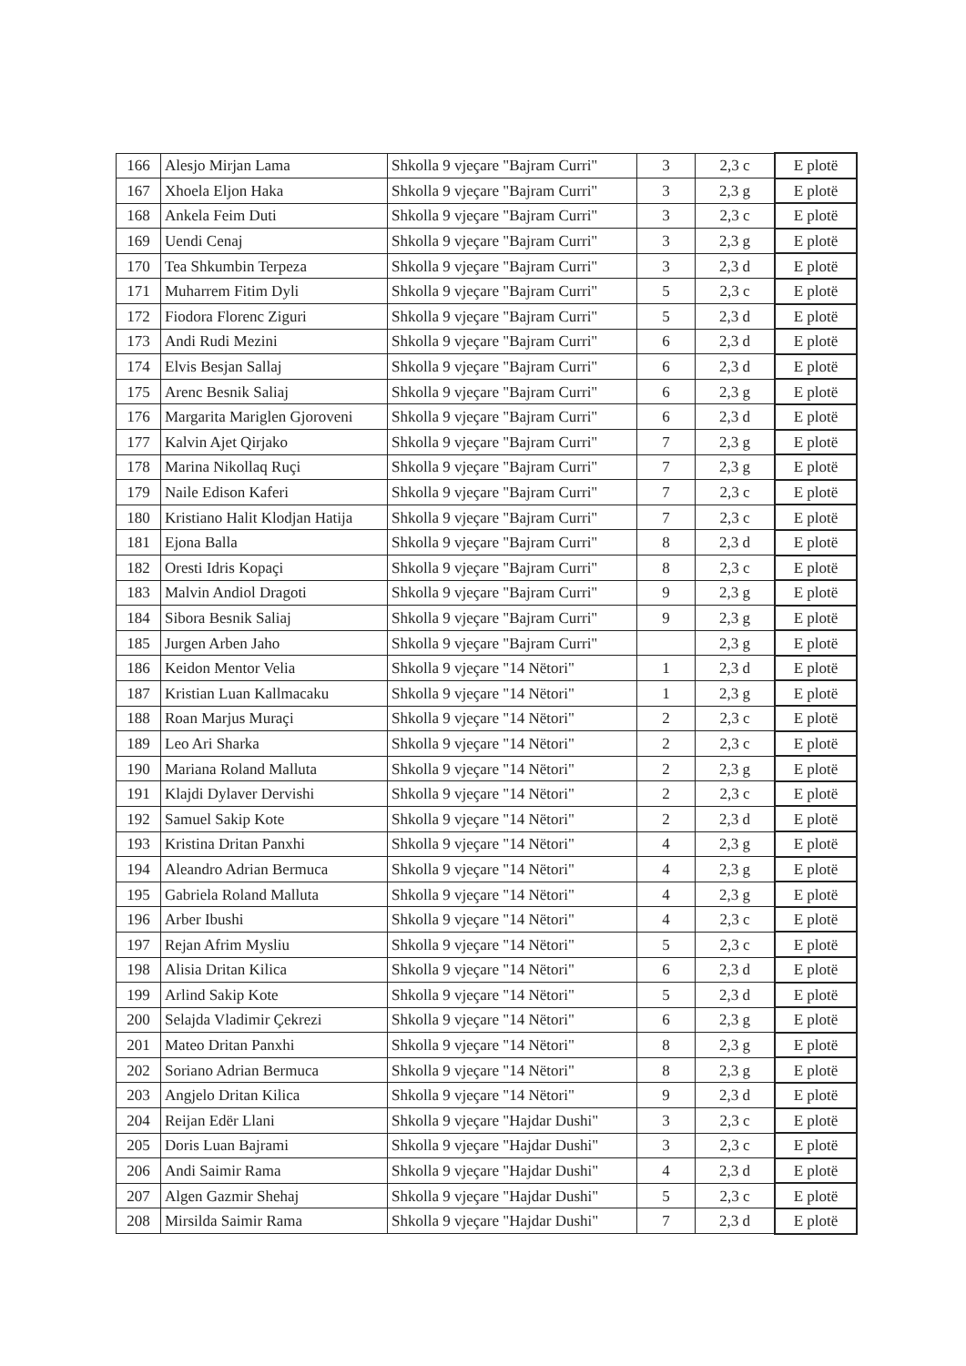| 166 | Alesjo Mirjan Lama | Shkolla 9 vjeçare "Bajram Curri" | 3 | 2,3 c | E plotë |
| 167 | Xhoela Eljon Haka | Shkolla 9 vjeçare "Bajram Curri" | 3 | 2,3 g | E plotë |
| 168 | Ankela Feim Duti | Shkolla 9 vjeçare "Bajram Curri" | 3 | 2,3 c | E plotë |
| 169 | Uendi Cenaj | Shkolla 9 vjeçare "Bajram Curri" | 3 | 2,3 g | E plotë |
| 170 | Tea Shkumbin Terpeza | Shkolla 9 vjeçare "Bajram Curri" | 3 | 2,3 d | E plotë |
| 171 | Muharrem Fitim Dyli | Shkolla 9 vjeçare "Bajram Curri" | 5 | 2,3 c | E plotë |
| 172 | Fiodora Florenc Ziguri | Shkolla 9 vjeçare "Bajram Curri" | 5 | 2,3 d | E plotë |
| 173 | Andi Rudi Mezini | Shkolla 9 vjeçare "Bajram Curri" | 6 | 2,3 d | E plotë |
| 174 | Elvis Besjan Sallaj | Shkolla 9 vjeçare "Bajram Curri" | 6 | 2,3 d | E plotë |
| 175 | Arenc Besnik Saliaj | Shkolla 9 vjeçare "Bajram Curri" | 6 | 2,3 g | E plotë |
| 176 | Margarita Mariglen Gjoroveni | Shkolla 9 vjeçare "Bajram Curri" | 6 | 2,3 d | E plotë |
| 177 | Kalvin Ajet Qirjako | Shkolla 9 vjeçare "Bajram Curri" | 7 | 2,3 g | E plotë |
| 178 | Marina Nikollaq Ruçi | Shkolla 9 vjeçare "Bajram Curri" | 7 | 2,3 g | E plotë |
| 179 | Naile Edison Kaferi | Shkolla 9 vjeçare "Bajram Curri" | 7 | 2,3 c | E plotë |
| 180 | Kristiano Halit Klodjan Hatija | Shkolla 9 vjeçare "Bajram Curri" | 7 | 2,3 c | E plotë |
| 181 | Ejona Balla | Shkolla 9 vjeçare "Bajram Curri" | 8 | 2,3 d | E plotë |
| 182 | Oresti Idris Kopaçi | Shkolla 9 vjeçare "Bajram Curri" | 8 | 2,3 c | E plotë |
| 183 | Malvin Andiol Dragoti | Shkolla 9 vjeçare "Bajram Curri" | 9 | 2,3 g | E plotë |
| 184 | Sibora Besnik Saliaj | Shkolla 9 vjeçare "Bajram Curri" | 9 | 2,3 g | E plotë |
| 185 | Jurgen Arben Jaho | Shkolla 9 vjeçare "Bajram Curri" | | 2,3 g | E plotë |
| 186 | Keidon Mentor Velia | Shkolla 9 vjeçare "14 Nëtori" | 1 | 2,3 d | E plotë |
| 187 | Kristian Luan Kallmacaku | Shkolla 9 vjeçare "14 Nëtori" | 1 | 2,3 g | E plotë |
| 188 | Roan Marjus Muraçi | Shkolla 9 vjeçare "14 Nëtori" | 2 | 2,3 c | E plotë |
| 189 | Leo Ari Sharka | Shkolla 9 vjeçare "14 Nëtori" | 2 | 2,3 c | E plotë |
| 190 | Mariana Roland Malluta | Shkolla 9 vjeçare "14 Nëtori" | 2 | 2,3 g | E plotë |
| 191 | Klajdi Dylaver Dervishi | Shkolla 9 vjeçare "14 Nëtori" | 2 | 2,3 c | E plotë |
| 192 | Samuel Sakip Kote | Shkolla 9 vjeçare "14 Nëtori" | 2 | 2,3 d | E plotë |
| 193 | Kristina Dritan Panxhi | Shkolla 9 vjeçare "14 Nëtori" | 4 | 2,3 g | E plotë |
| 194 | Aleandro Adrian Bermuca | Shkolla 9 vjeçare "14 Nëtori" | 4 | 2,3 g | E plotë |
| 195 | Gabriela Roland Malluta | Shkolla 9 vjeçare "14 Nëtori" | 4 | 2,3 g | E plotë |
| 196 | Arber Ibushi | Shkolla 9 vjeçare "14 Nëtori" | 4 | 2,3 c | E plotë |
| 197 | Rejan Afrim Mysliu | Shkolla 9 vjeçare "14 Nëtori" | 5 | 2,3 c | E plotë |
| 198 | Alisia Dritan Kilica | Shkolla 9 vjeçare "14 Nëtori" | 6 | 2,3 d | E plotë |
| 199 | Arlind Sakip Kote | Shkolla 9 vjeçare "14 Nëtori" | 5 | 2,3 d | E plotë |
| 200 | Selajda Vladimir Çekrezi | Shkolla 9 vjeçare "14 Nëtori" | 6 | 2,3 g | E plotë |
| 201 | Mateo Dritan Panxhi | Shkolla 9 vjeçare "14 Nëtori" | 8 | 2,3 g | E plotë |
| 202 | Soriano Adrian Bermuca | Shkolla 9 vjeçare "14 Nëtori" | 8 | 2,3 g | E plotë |
| 203 | Angjelo Dritan Kilica | Shkolla 9 vjeçare "14 Nëtori" | 9 | 2,3 d | E plotë |
| 204 | Reijan Edër Llani | Shkolla 9 vjeçare "Hajdar Dushi" | 3 | 2,3 c | E plotë |
| 205 | Doris Luan Bajrami | Shkolla 9 vjeçare "Hajdar Dushi" | 3 | 2,3 c | E plotë |
| 206 | Andi Saimir Rama | Shkolla 9 vjeçare "Hajdar Dushi" | 4 | 2,3 d | E plotë |
| 207 | Algen Gazmir Shehaj | Shkolla 9 vjeçare "Hajdar Dushi" | 5 | 2,3 c | E plotë |
| 208 | Mirsilda Saimir Rama | Shkolla 9 vjeçare "Hajdar Dushi" | 7 | 2,3 d | E plotë |